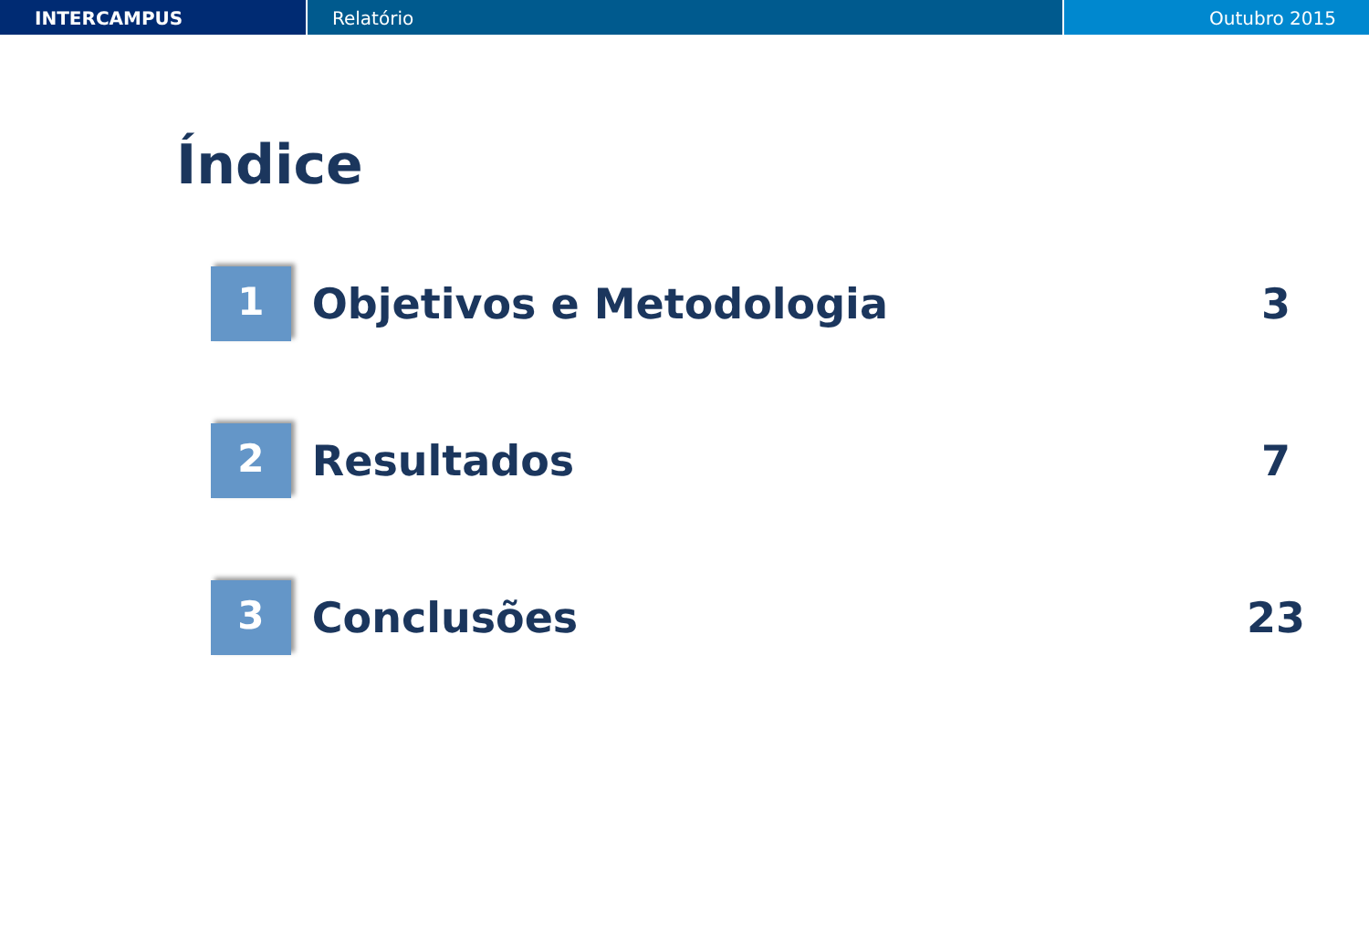INTERCAMPUS Relatório Outubro 2015
Índice
1
Objetivos e Metodologia 3
2
Resultados 7
3
Conclusões 23